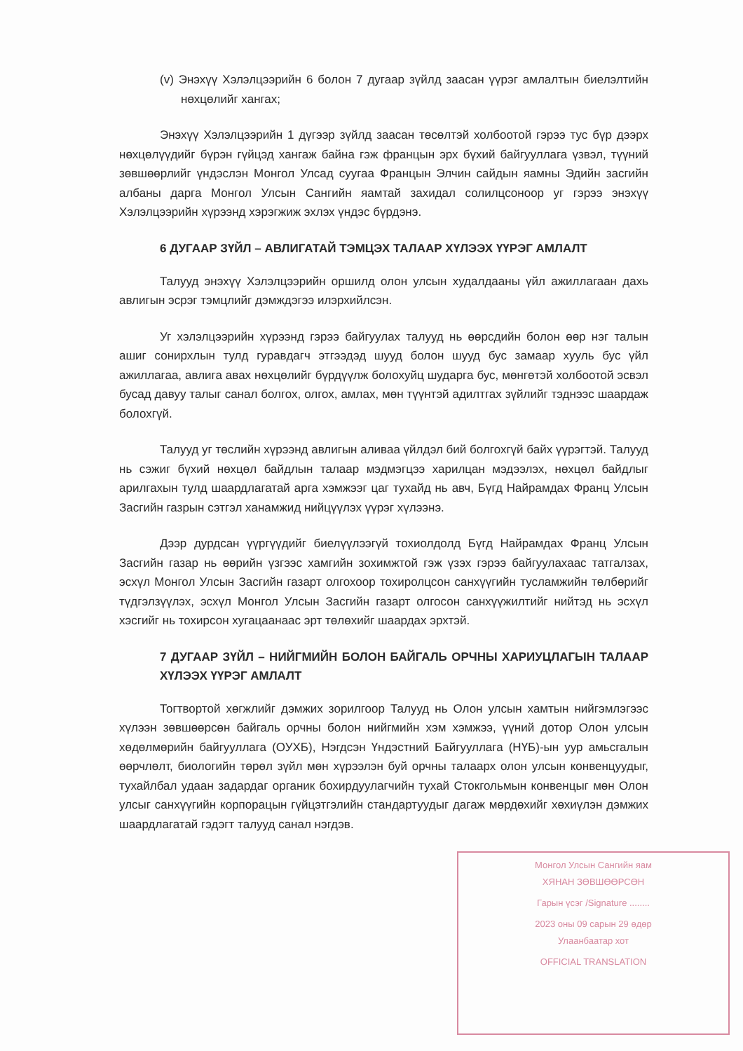(v) Энэхүү Хэлэлцээрийн 6 болон 7 дугаар зүйлд заасан үүрэг амлалтын биелэлтийн нөхцөлийг хангах;
Энэхүү Хэлэлцээрийн 1 дүгээр зүйлд заасан төсөлтэй холбоотой гэрээ тус бүр дээрх нөхцөлүүдийг бүрэн гүйцэд хангаж байна гэж францын эрх бүхий байгууллага үзвэл, түүний зөвшөөрлийг үндэслэн Монгол Улсад суугаа Францын Элчин сайдын яамны Эдийн засгийн албаны дарга Монгол Улсын Сангийн яамтай захидал солилцсоноор уг гэрээ энэхүү Хэлэлцээрийн хүрээнд хэрэгжиж эхлэх үндэс бүрдэнэ.
6 ДУГААР ЗҮЙЛ – АВЛИГАТАЙ ТЭМЦЭХ ТАЛААР ХҮЛЭЭХ ҮҮРЭГ АМЛАЛТ
Талууд энэхүү Хэлэлцээрийн оршилд олон улсын худалдааны үйл ажиллагаан дахь авлигын эсрэг тэмцлийг дэмждэгээ илэрхийлсэн.
Уг хэлэлцээрийн хүрээнд гэрээ байгуулах талууд нь өөрсдийн болон өөр нэг талын ашиг сонирхлын тулд гуравдагч этгээдэд шууд болон шууд бус замаар хууль бус үйл ажиллагаа, авлига авах нөхцөлийг бүрдүүлж болохуйц шударга бус, мөнгөтэй холбоотой эсвэл бусад давуу талыг санал болгох, олгох, амлах, мөн түүнтэй адилтгах зүйлийг тэднээс шаардаж болохгүй.
Талууд уг төслийн хүрээнд авлигын аливаа үйлдэл бий болгохгүй байх үүрэгтэй. Талууд нь сэжиг бүхий нөхцөл байдлын талаар мэдмэгцээ харилцан мэдээлэх, нөхцөл байдлыг арилгахын тулд шаардлагатай арга хэмжээг цаг тухайд нь авч, Бүгд Найрамдах Франц Улсын Засгийн газрын сэтгэл ханамжид нийцүүлэх үүрэг хүлээнэ.
Дээр дурдсан үүргүүдийг биелүүлээгүй тохиолдолд Бүгд Найрамдах Франц Улсын Засгийн газар нь өөрийн үзгээс хамгийн зохимжтой гэж үзэх гэрээ байгуулахаас татгалзах, эсхүл Монгол Улсын Засгийн газарт олгохоор тохиролцсон санхүүгийн тусламжийн төлбөрийг түдгэлзүүлэх, эсхүл Монгол Улсын Засгийн газарт олгосон санхүүжилтийг нийтэд нь эсхүл хэсгийг нь тохирсон хугацаанаас эрт төлөхийг шаардах эрхтэй.
7 ДУГААР ЗҮЙЛ – НИЙГМИЙН БОЛОН БАЙГАЛЬ ОРЧНЫ ХАРИУЦЛАГЫН ТАЛААР ХҮЛЭЭХ ҮҮРЭГ АМЛАЛТ
Тогтвортой хөгжлийг дэмжих зорилгоор Талууд нь Олон улсын хамтын нийгэмлэгээс хүлээн зөвшөөрсөн байгаль орчны болон нийгмийн хэм хэмжээ, үүний дотор Олон улсын хөдөлмөрийн байгууллага (ОУХБ), Нэгдсэн Үндэстний Байгууллага (НҮБ)-ын уур амьсгалын өөрчлөлт, биологийн төрөл зүйл мөн хүрээлэн буй орчны талаарх олон улсын конвенцуудыг, тухайлбал удаан задардаг органик бохирдуулагчийн тухай Стокгольмын конвенцыг мөн Олон улсыг санхүүгийн корпорацын гүйцэтгэлийн стандартуудыг дагаж мөрдөхийг хөхиүлэн дэмжих шаардлагатай гэдэгт талууд санал нэгдэв.
Монгол Улсын Сангийн яам
ХЯНАН ЗӨВШӨӨРСӨН
Гарын үсэг /Signature ........
2023 оны 09 сарын 29 өдөр
Улаанбаатар хот
OFFICIAL TRANSLATION